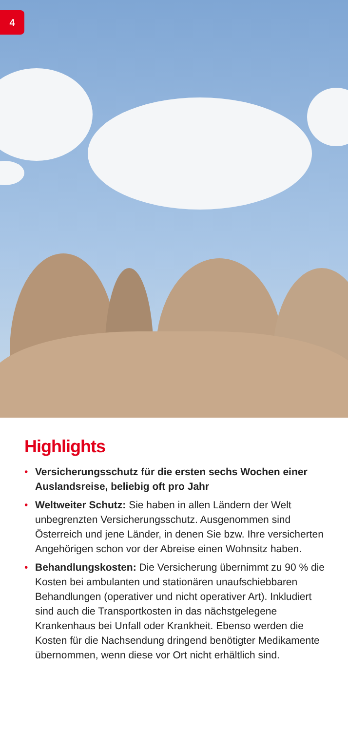4
Highlights
• Versicherungsschutz für die ersten sechs Wochen einer Auslandsreise, beliebig oft pro Jahr
• Weltweiter Schutz: Sie haben in allen Ländern der Welt unbegrenzten Versicherungsschutz. Ausgenommen sind Österreich und jene Länder, in denen Sie bzw. Ihre versicherten Angehörigen schon vor der Abreise einen Wohnsitz haben.
• Behandlungskosten: Die Versicherung übernimmt zu 90 % die Kosten bei ambulanten und stationären unaufschiebbaren Behandlungen (operativer und nicht operativer Art). Inkludiert sind auch die Transportkosten in das nächstgelegene Krankenhaus bei Unfall oder Krankheit. Ebenso werden die Kosten für die Nachsendung dringend benötigter Medikamente übernommen, wenn diese vor Ort nicht erhältlich sind.